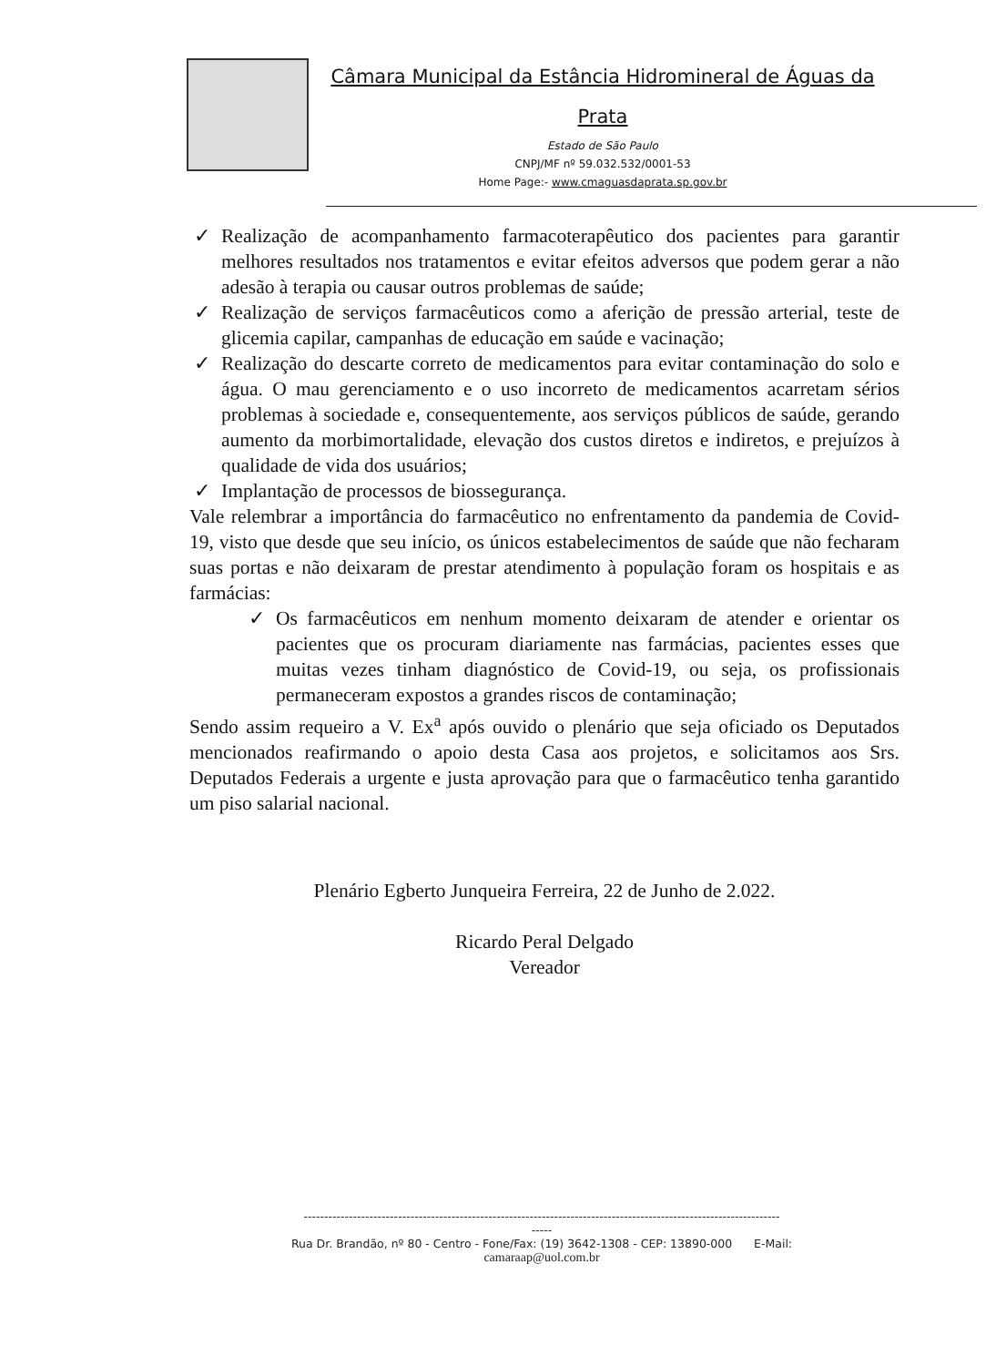Câmara Municipal da Estância Hidromineral de Águas da Prata
Estado de São Paulo
CNPJ/MF nº 59.032.532/0001-53
Home Page:- www.cmaguasdaprata.sp.gov.br
✓ Realização de acompanhamento farmacoterapêutico dos pacientes para garantir melhores resultados nos tratamentos e evitar efeitos adversos que podem gerar a não adesão à terapia ou causar outros problemas de saúde;
✓ Realização de serviços farmacêuticos como a aferição de pressão arterial, teste de glicemia capilar, campanhas de educação em saúde e vacinação;
✓ Realização do descarte correto de medicamentos para evitar contaminação do solo e água. O mau gerenciamento e o uso incorreto de medicamentos acarretam sérios problemas à sociedade e, consequentemente, aos serviços públicos de saúde, gerando aumento da morbimortalidade, elevação dos custos diretos e indiretos, e prejuízos à qualidade de vida dos usuários;
✓ Implantação de processos de biossegurança.
Vale relembrar a importância do farmacêutico no enfrentamento da pandemia de Covid-19, visto que desde que seu início, os únicos estabelecimentos de saúde que não fecharam suas portas e não deixaram de prestar atendimento à população foram os hospitais e as farmácias:
✓ Os farmacêuticos em nenhum momento deixaram de atender e orientar os pacientes que os procuram diariamente nas farmácias, pacientes esses que muitas vezes tinham diagnóstico de Covid-19, ou seja, os profissionais permaneceram expostos a grandes riscos de contaminação;
Sendo assim requeiro a V. Ex<sup>a</sup> após ouvido o plenário que seja oficiado os Deputados mencionados reafirmando o apoio desta Casa aos projetos, e solicitamos aos Srs. Deputados Federais a urgente e justa aprovação para que o farmacêutico tenha garantido um piso salarial nacional.
Plenário Egberto Junqueira Ferreira, 22 de Junho de 2.022.
Ricardo Peral Delgado
Vereador
--------------------------------------------------------------------------------------------------------------------
-----
Rua Dr. Brandão, nº 80 - Centro - Fone/Fax: (19) 3642-1308 - CEP: 13890-000 E-Mail:
camaraap@uol.com.br